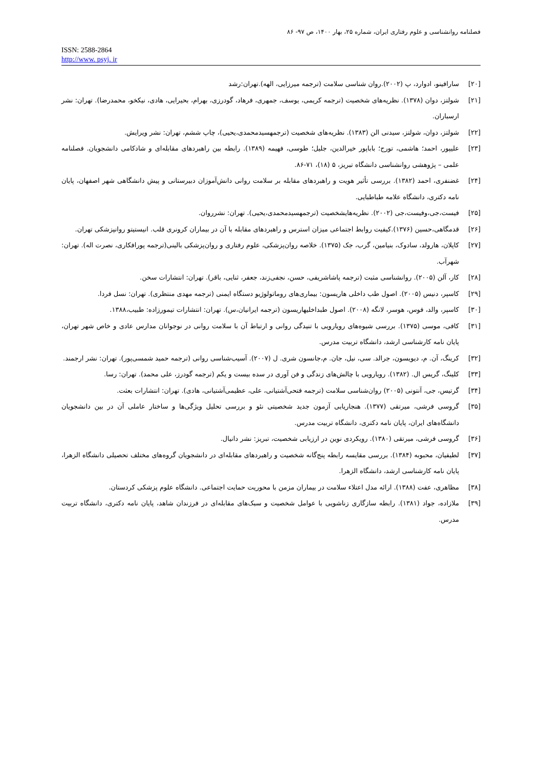فصلنامه روانشناسی و علوم رفتاری ایران، شماره ۲۵، بهار ۱۴۰۰، ص ۹۷- ۸۶
ISSN: 2588-2864
http://www. psyj. ir
[۲۰] سارافینو، ادوارد، پ (۲۰۰۲).روان شناسی سلامت (ترجمه میرزایی، الهه).تهران:رشد
[۲۱] شولتز، دوان (۱۳۷۸). نظریه‌های شخصیت (ترجمه کریمی، یوسف، جمهری، فرهاد، گودرزی، بهرام، بحیرایی، هادی، نیکخو، محمدرضا). تهران: نشر ارسباران.
[۲۲] شولتز، دوان، شولتز، سیدنی الن (۱۳۸۳). نظریه‌های شخصیت (ترجمهسیدمحمدی،یحیی)، چاپ ششم، تهران: نشر ویرایش.
[۲۳] علیپور، احمد؛ هاشمی، تورج؛ باباپور خیرالدین، جلیل؛ طوسی، فهیمه (۱۳۸۹). رابطه بین راهبردهای مقابله‌ای و شادکامی دانشجویان. فصلنامه علمی – پژوهشی روانشناسی دانشگاه تبریز، ۵ (۱۸)، ۷۱-۸۶.
[۲۴] غضنفری، احمد (۱۳۸۲). بررسی تأثیر هویت و راهبردهای مقابله بر سلامت روانی دانش‌آموزان دبیرستانی و پیش دانشگاهی شهر اصفهان، پایان نامه دکتری، دانشگاه علامه طباطبایی.
[۲۵] فیست،جی،وفیست،جی (۲۰۰۲). نظریه‌هایشخصیت (ترجمهسیدمحمدی،یحیی). تهران: نشرروان.
[۲۶] قدمگاهی،حسین (۱۳۷۶).کیفیت روابط اجتماعی میزان استرس و راهبردهای مقابله با آن در بیماران کرونری قلب. انیستیتو روانپزشکی تهران.
[۲۷] کاپلان، هارولد، سادوک، بنیامین، گرب، جک (۱۳۷۵). خلاصه روان‌پزشکی، علوم رفتاری و روان‌پزشکی بالینی(ترجمه پورافکاری، نصرت اله). تهران: شهرآب.
[۲۸] کار، آلن (۲۰۰۵). روانشناسی مثبت (ترجمه پاشاشریفی، حسن، نجفی‌زند، جعفر، ثنایی، باقر). تهران: انتشارات سخن.
[۲۹] کاسپر، دنیس (۲۰۰۵). اصول طب داخلی هاریسون: بیماری‌های روماتولوژیو دستگاه ایمنی (ترجمه مهدی منتظری). تهران: نسل فردا.
[۳۰] کاسپر، والد، فوس، هوسر، لانگه (۲۰۰۸). اصول طبداخلیهاریسون (ترجمه ایرانیان،س). تهران: انتشارات تیمورزاده: طبیب،۱۳۸۸.
[۳۱] کافی، موسی (۱۳۷۵). بررسی شیوه‌های رویارویی با تنیدگی روانی و ارتباط آن با سلامت روانی در نوجوانان مدارس عادی و خاص شهر تهران، پایان نامه کارشناسی ارشد، دانشگاه تربیت مدرس.
[۳۲] کرینگ، آن. م، دیویسون، جرالد. سی، نیل، جان. م،جانسون شری. ل (۲۰۰۷). آسیب‌شناسی روانی (ترجمه حمید شمسی‌پور). تهران: نشر ارجمند.
[۳۳] کلینگ، گریس ال. (۱۳۸۲). رویارویی با چالش‌های زندگی و فن آوری در سده بیست و یکم (ترجمه گودرز، علی محمد). تهران: رسا.
[۳۴] گرتیس، جی، آنتونی (۲۰۰۵) روان‌شناسی سلامت (ترجمه فتحی‌آشتیانی، علی، عظیمی‌آشتیانی، هادی). تهران: انتشارات بعثت.
[۳۵] گروسی فرشی، میرتقی (۱۳۷۷). هنجاریابی آزمون جدید شخصیتی نئو و بررسی تحلیل ویژگی‌ها و ساختار عاملی آن در بین دانشجویان دانشگاه‌های ایران، پایان نامه دکتری، دانشگاه تربیت مدرس.
[۳۶] گروسی فرشی، میرتقی (۱۳۸۰). رویکردی نوین در ارزیابی شخصیت، تبریز: نشر دانیال.
[۳۷] لطیفیان، محبوبه (۱۳۸۴). بررسی مقایسه رابطه پنج‌گانه شخصیت و راهبردهای مقابله‌ای در دانشجویان گروه‌های مختلف تحصیلی دانشگاه الزهرا، پایان نامه کارشناسی ارشد، دانشگاه الزهرا.
[۳۸] مظاهری، عفت (۱۳۸۸). ارائه مدل اعتلاء سلامت در بیماران مزمن با محوریت حمایت اجتماعی. دانشگاه علوم پزشکی کردستان.
[۳۹] ملازاده، جواد (۱۳۸۱). رابطه سازگاری زناشویی با عوامل شخصیت و سبک‌های مقابله‌ای در فرزندان شاهد، پایان نامه دکتری، دانشگاه تربیت مدرس.